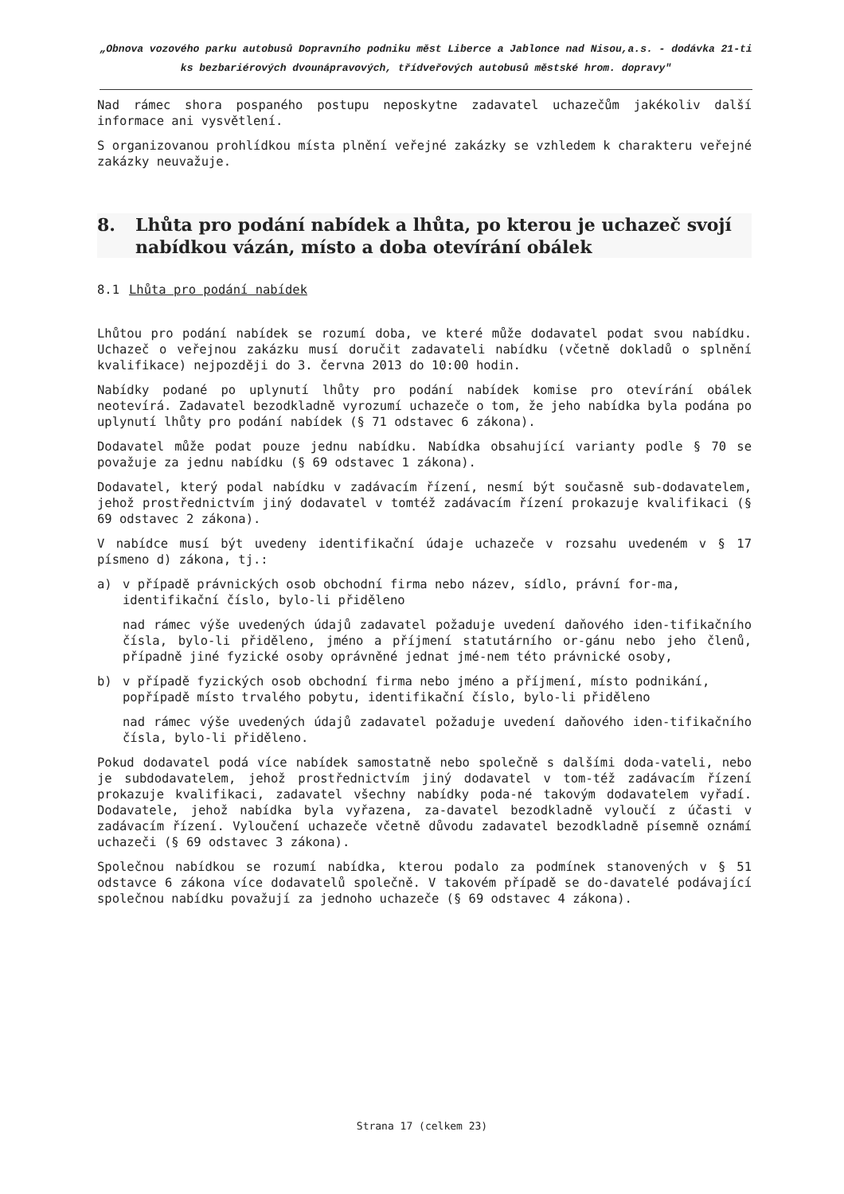„Obnova vozového parku autobusů Dopravního podniku měst Liberce a Jablonce nad Nisou,a.s. - dodávka 21-ti ks bezbariérových dvounápravových, třídveřových autobusů městské hrom. dopravy"
Nad rámec shora pospaného postupu neposkytne zadavatel uchazečům jakékoliv další informace ani vysvětlení.
S organizovanou prohlídkou místa plnění veřejné zakázky se vzhledem k charakteru veřejné zakázky neuvažuje.
8. Lhůta pro podání nabídek a lhůta, po kterou je uchazeč svojí nabídkou vázán, místo a doba otevírání obálek
8.1 Lhůta pro podání nabídek
Lhůtou pro podání nabídek se rozumí doba, ve které může dodavatel podat svou nabídku. Uchazeč o veřejnou zakázku musí doručit zadavateli nabídku (včetně dokladů o splnění kvalifikace) nejpozději do 3. června 2013 do 10:00 hodin.
Nabídky podané po uplynutí lhůty pro podání nabídek komise pro otevírání obálek neotevírá. Zadavatel bezodkladně vyrozumí uchazeče o tom, že jeho nabídka byla podána po uplynutí lhůty pro podání nabídek (§ 71 odstavec 6 zákona).
Dodavatel může podat pouze jednu nabídku. Nabídka obsahující varianty podle § 70 se považuje za jednu nabídku (§ 69 odstavec 1 zákona).
Dodavatel, který podal nabídku v zadávacím řízení, nesmí být současně sub-dodavatelem, jehož prostřednictvím jiný dodavatel v tomtéž zadávacím řízení prokazuje kvalifikaci (§ 69 odstavec 2 zákona).
V nabídce musí být uvedeny identifikační údaje uchazeče v rozsahu uvedeném v § 17 písmeno d) zákona, tj.:
a) v případě právnických osob obchodní firma nebo název, sídlo, právní for-ma, identifikační číslo, bylo-li přiděleno
nad rámec výše uvedených údajů zadavatel požaduje uvedení daňového iden-tifikačního čísla, bylo-li přiděleno, jméno a příjmení statutárního or-gánu nebo jeho členů, případně jiné fyzické osoby oprávněné jednat jmé-nem této právnické osoby,
b) v případě fyzických osob obchodní firma nebo jméno a příjmení, místo podnikání, popřípadě místo trvalého pobytu, identifikační číslo, bylo-li přiděleno
nad rámec výše uvedených údajů zadavatel požaduje uvedení daňového iden-tifikačního čísla, bylo-li přiděleno.
Pokud dodavatel podá více nabídek samostatně nebo společně s dalšími doda-vateli, nebo je subdodavatelem, jehož prostřednictvím jiný dodavatel v tom-též zadávacím řízení prokazuje kvalifikaci, zadavatel všechny nabídky poda-né takovým dodavatelem vyřadí. Dodavatele, jehož nabídka byla vyřazena, za-davatel bezodkladně vyloučí z účasti v zadávacím řízení. Vyloučení uchazeče včetně důvodu zadavatel bezodkladně písemně oznámí uchazeči (§ 69 odstavec 3 zákona).
Společnou nabídkou se rozumí nabídka, kterou podalo za podmínek stanovených v § 51 odstavce 6 zákona více dodavatelů společně. V takovém případě se do-davatelé podávající společnou nabídku považují za jednoho uchazeče (§ 69 odstavec 4 zákona).
Strana 17 (celkem 23)